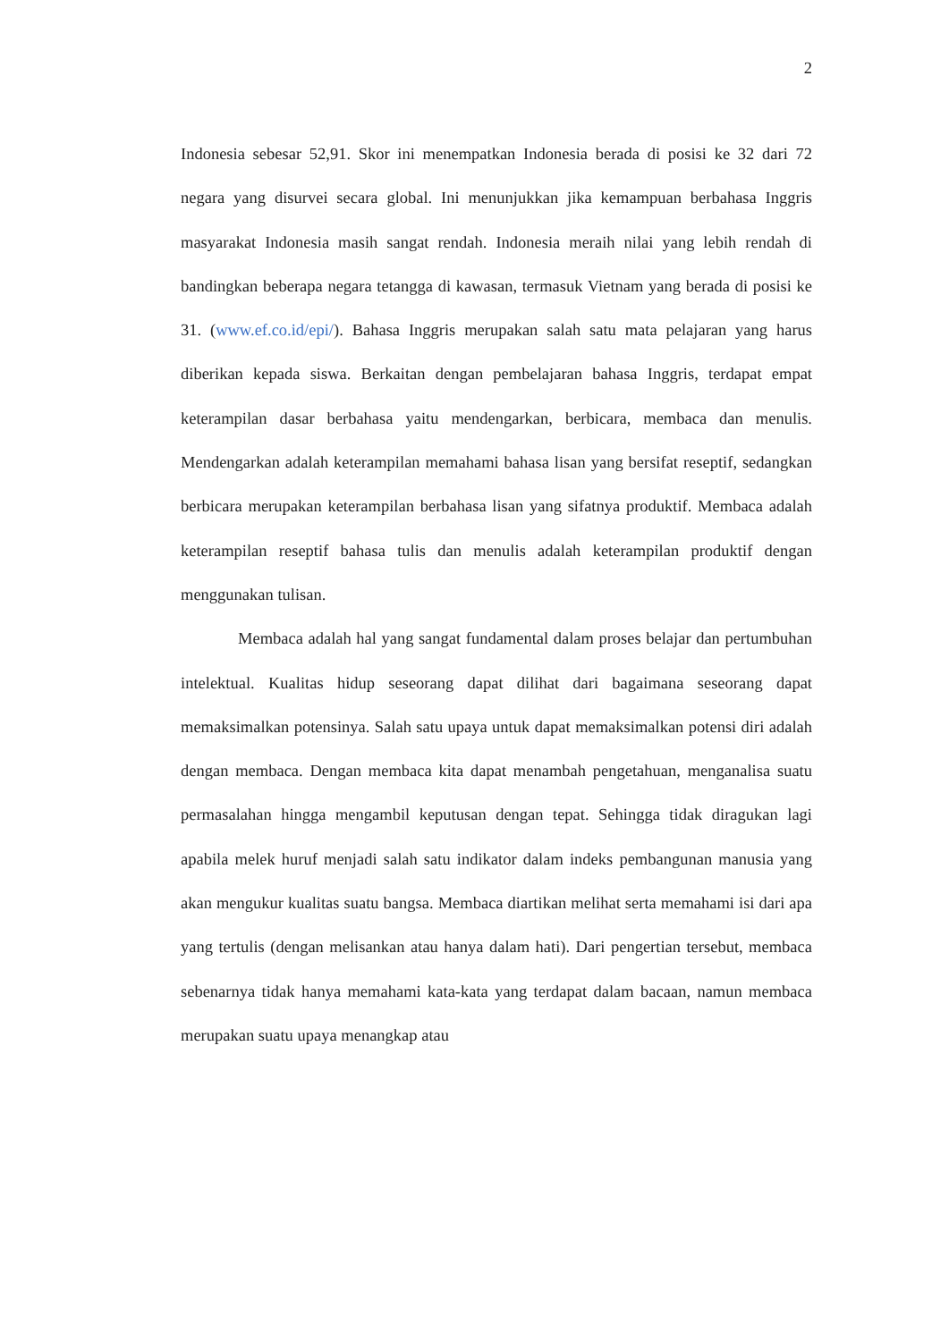2
Indonesia sebesar 52,91. Skor ini menempatkan Indonesia berada di posisi ke 32 dari 72 negara yang disurvei secara global. Ini menunjukkan jika kemampuan berbahasa Inggris masyarakat Indonesia masih sangat rendah. Indonesia meraih nilai yang lebih rendah di bandingkan beberapa negara tetangga di kawasan, termasuk Vietnam yang berada di posisi ke 31. (www.ef.co.id/epi/). Bahasa Inggris merupakan salah satu mata pelajaran yang harus diberikan kepada siswa. Berkaitan dengan pembelajaran bahasa Inggris, terdapat empat keterampilan dasar berbahasa yaitu mendengarkan, berbicara, membaca dan menulis. Mendengarkan adalah keterampilan memahami bahasa lisan yang bersifat reseptif, sedangkan berbicara merupakan keterampilan berbahasa lisan yang sifatnya produktif. Membaca adalah keterampilan reseptif bahasa tulis dan menulis adalah keterampilan produktif dengan menggunakan tulisan.
Membaca adalah hal yang sangat fundamental dalam proses belajar dan pertumbuhan intelektual. Kualitas hidup seseorang dapat dilihat dari bagaimana seseorang dapat memaksimalkan potensinya. Salah satu upaya untuk dapat memaksimalkan potensi diri adalah dengan membaca. Dengan membaca kita dapat menambah pengetahuan, menganalisa suatu permasalahan hingga mengambil keputusan dengan tepat. Sehingga tidak diragukan lagi apabila melek huruf menjadi salah satu indikator dalam indeks pembangunan manusia yang akan mengukur kualitas suatu bangsa. Membaca diartikan melihat serta memahami isi dari apa yang tertulis (dengan melisankan atau hanya dalam hati). Dari pengertian tersebut, membaca sebenarnya tidak hanya memahami kata-kata yang terdapat dalam bacaan, namun membaca merupakan suatu upaya menangkap atau